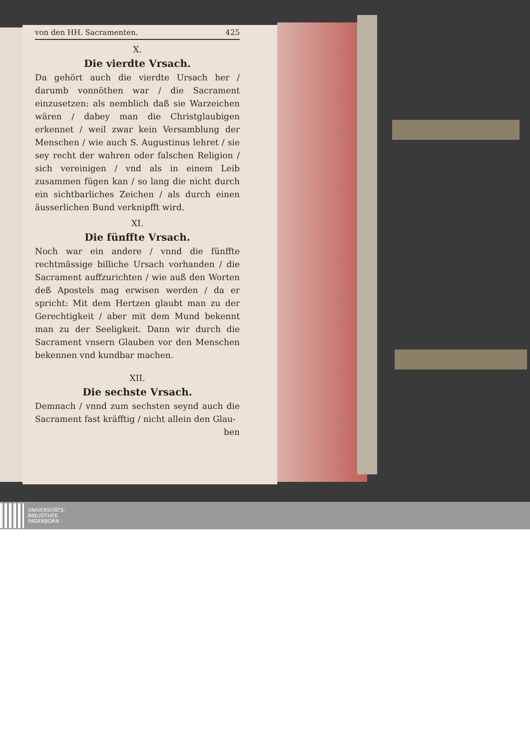von den HH. Sacramenten. 425
X.
Die vierdte Vrsach.
Da gehört auch die vierdte Ursach her / darumb vonnöthen war / die Sacrament einzusetzen: als nemblich daß sie Warzeichen wären / dabey man die Christglaubigen erkennet / weil zwar kein Versamblung der Menschen / wie auch S. Augustinus lehret / sie sey recht der wahren oder falschen Religion / sich vereinigen / vnd als in einem Leib zusammen fügen kan / so lang die nicht durch ein sichtbarliches Zeichen / als durch einen äusserlichen Bund verknipfft wird.
XI.
Die fünffte Vrsach.
Noch war ein andere / vnnd die fünffte rechtmässige billiche Ursach vorhanden / die Sacrament auffzurichten / wie auß den Worten deß Apostels mag erwisen werden / da er spricht: Mit dem Hertzen glaubt man zu der Gerechtigkeit / aber mit dem Mund bekennt man zu der Seeligkeit. Dann wir durch die Sacrament vnsern Glauben vor den Menschen bekennen vnd kundbar machen.
XII.
Die sechste Vrsach.
Demnach / vnnd zum sechsten seynd auch die Sacrament fast kräfftig / nicht allein den Glau-
ben
UNIVERSITÄTS-
BIBLIOTHEK
PADERBORN